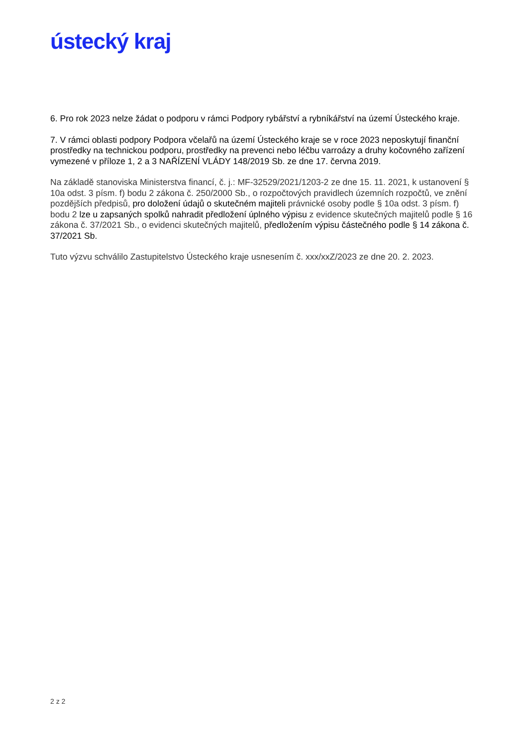ústecký kraj
6. Pro rok 2023 nelze žádat o podporu v rámci Podpory rybářství a rybníkářství na území Ústeckého kraje.
7. V rámci oblasti podpory Podpora včelařů na území Ústeckého kraje se v roce 2023 neposkytují finanční prostředky na technickou podporu, prostředky na prevenci nebo léčbu varroázy a druhy kočovného zařízení vymezené v příloze 1, 2 a 3 NAŘÍZENÍ VLÁDY 148/2019 Sb. ze dne 17. června 2019.
Na základě stanoviska Ministerstva financí, č. j.: MF-32529/2021/1203-2 ze dne 15. 11. 2021, k ustanovení § 10a odst. 3 písm. f) bodu 2 zákona č. 250/2000 Sb., o rozpočtových pravidlech územních rozpočtů, ve znění pozdějších předpisů, pro doložení údajů o skutečném majiteli právnické osoby podle § 10a odst. 3 písm. f) bodu 2 lze u zapsaných spolků nahradit předložení úplného výpisu z evidence skutečných majitelů podle § 16 zákona č. 37/2021 Sb., o evidenci skutečných majitelů, předložením výpisu částečného podle § 14 zákona č. 37/2021 Sb.
Tuto výzvu schválilo Zastupitelstvo Ústeckého kraje usnesením č. xxx/xxZ/2023 ze dne 20. 2. 2023.
2 z 2